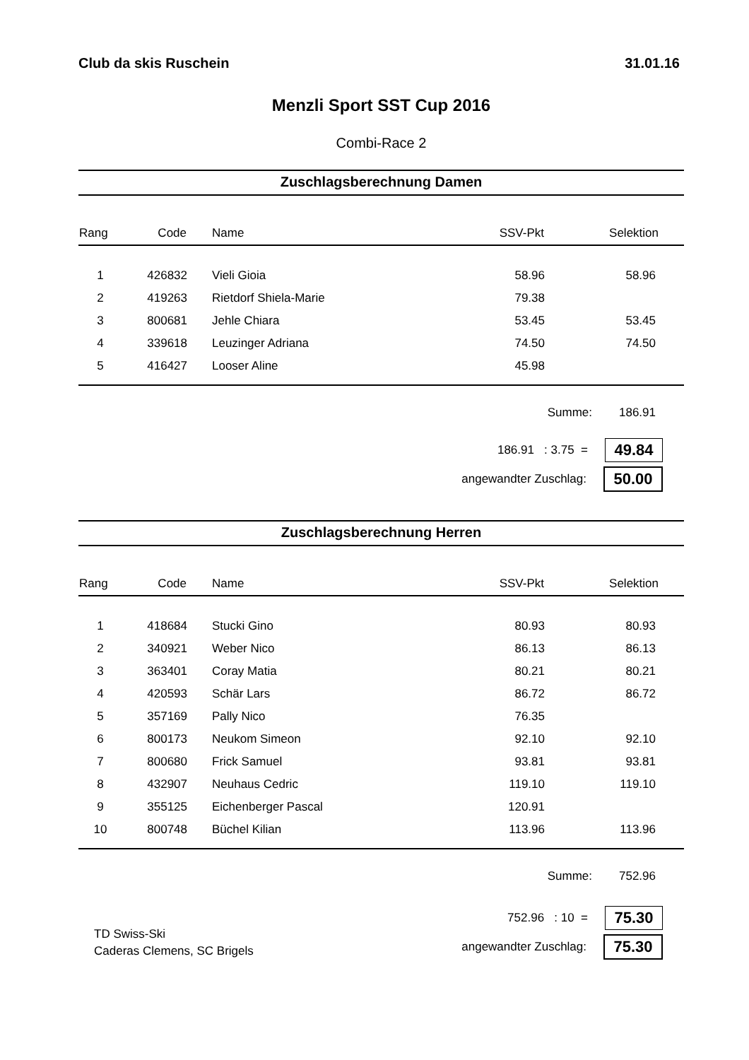Club da skis Ruschein 31.01.16
Menzli Sport SST Cup 2016
Combi-Race 2
Zuschlagsberechnung Damen
| Rang | Code | Name | SSV-Pkt | Selektion |
| --- | --- | --- | --- | --- |
| 1 | 426832 | Vieli Gioia | 58.96 | 58.96 |
| 2 | 419263 | Rietdorf Shiela-Marie | 79.38 | |
| 3 | 800681 | Jehle Chiara | 53.45 | 53.45 |
| 4 | 339618 | Leuzinger Adriana | 74.50 | 74.50 |
| 5 | 416427 | Looser Aline | 45.98 | |
Summe: 186.91
186.91 : 3.75 =
49.84
angewandter Zuschlag:
50.00
Zuschlagsberechnung Herren
| Rang | Code | Name | SSV-Pkt | Selektion |
| --- | --- | --- | --- | --- |
| 1 | 418684 | Stucki Gino | 80.93 | 80.93 |
| 2 | 340921 | Weber Nico | 86.13 | 86.13 |
| 3 | 363401 | Coray Matia | 80.21 | 80.21 |
| 4 | 420593 | Schär Lars | 86.72 | 86.72 |
| 5 | 357169 | Pally Nico | 76.35 | |
| 6 | 800173 | Neukom Simeon | 92.10 | 92.10 |
| 7 | 800680 | Frick Samuel | 93.81 | 93.81 |
| 8 | 432907 | Neuhaus Cedric | 119.10 | 119.10 |
| 9 | 355125 | Eichenberger Pascal | 120.91 | |
| 10 | 800748 | Büchel Kilian | 113.96 | 113.96 |
Summe: 752.96
TD Swiss-Ski
Caderas Clemens, SC Brigels
752.96 : 10 =
75.30
angewandter Zuschlag:
75.30